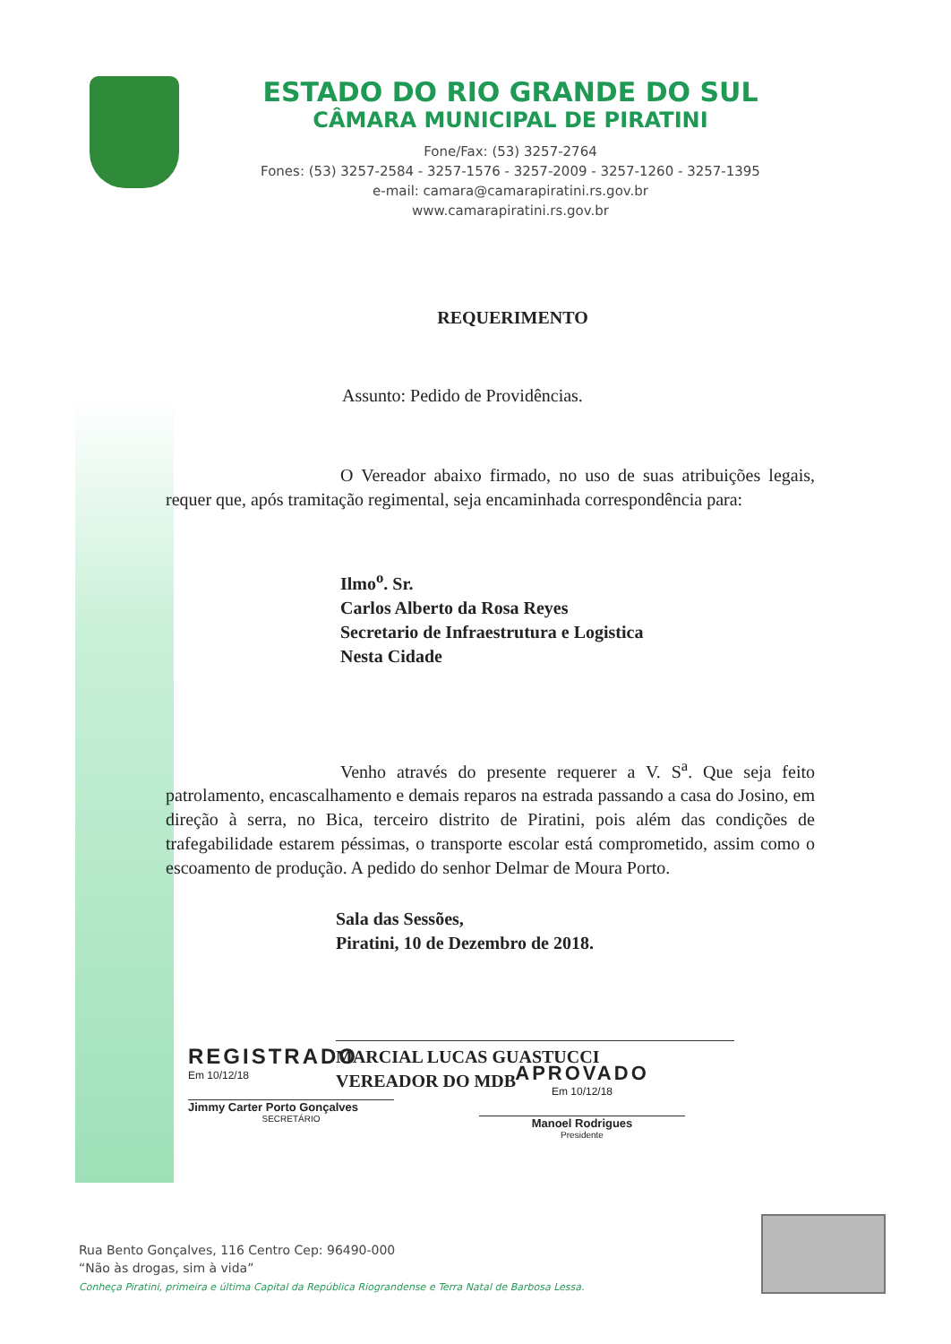ESTADO DO RIO GRANDE DO SUL
CÂMARA MUNICIPAL DE PIRATINI
Fone/Fax: (53) 3257-2764
Fones: (53) 3257-2584 - 3257-1576 - 3257-2009 - 3257-1260 - 3257-1395
e-mail: camara@camarapiratini.rs.gov.br
www.camarapiratini.rs.gov.br
REQUERIMENTO
Assunto: Pedido de Providências.
O Vereador abaixo firmado, no uso de suas atribuições legais, requer que, após tramitação regimental, seja encaminhada correspondência para:
Ilmo<sup>o</sup>. Sr.
Carlos Alberto da Rosa Reyes
Secretario de Infraestrutura e Logistica
Nesta Cidade
Venho através do presente requerer a V. S<sup>a</sup>. Que seja feito patrolamento, encascalhamento e demais reparos na estrada passando a casa do Josino, em direção à serra, no Bica, terceiro distrito de Piratini, pois além das condições de trafegabilidade estarem péssimas, o transporte escolar está comprometido, assim como o escoamento de produção. A pedido do senhor Delmar de Moura Porto.
Sala das Sessões,
Piratini, 10 de Dezembro de 2018.
MARCIAL LUCAS GUASTUCCI
VEREADOR DO MDB
REGISTRADO
Em 10/12/18
Jimmy Carter Porto Gonçalves
SECRETÁRIO
APROVADO
Em 10/12/18
Manoel Rodrigues
Presidente
Rua Bento Gonçalves, 116 Centro Cep: 96490-000
“Não às drogas, sim à vida”
Conheça Piratini, primeira e última Capital da República Riograndense e Terra Natal de Barbosa Lessa.